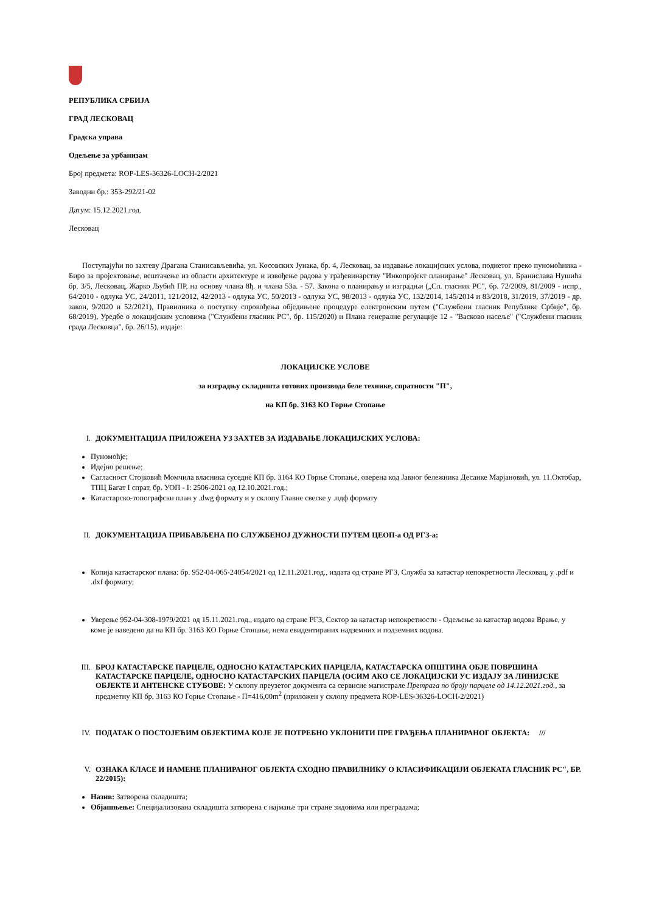РЕПУБЛИКА СРБИЈА
ГРАД ЛЕСКОВАЦ
Градска управа
Одељење за урбанизам
Број предмета: ROP-LES-36326-LOCH-2/2021
Заводни бр.: 353-292/21-02
Датум: 15.12.2021.год.
Лесковац
Поступајући по захтеву Драгана Станисављевића, ул. Косовских Јунака, бр. 4, Лесковац, за издавање локацијских услова, поднетог преко пуномоћника - Биро за пројектовање, вештачење из области архитектуре и извођење радова у грађевинарству "Инкопројект планирање" Лесковац, ул. Бранислава Нушића бр. 3/5, Лесковац, Жарко Љубић ПР, на основу члана 8ђ. и члана 53а. - 57. Закона о планирању и изградњи („Сл. гласник РС", бр. 72/2009, 81/2009 - испр., 64/2010 - одлука УС, 24/2011, 121/2012, 42/2013 - одлука УС, 50/2013 - одлука УС, 98/2013 - одлука УС, 132/2014, 145/2014 и 83/2018, 31/2019, 37/2019 - др. закон, 9/2020 и 52/2021), Правилника о поступку спровођења обједињене процедуре електронским путем ("Службени гласник Републике Србије", бр. 68/2019), Уредбе о локацијским условима ("Службени гласник РС", бр. 115/2020) и Плана генералне регулације 12 - "Васково насеље" ("Службени гласник града Лесковца", бр. 26/15), издаје:
ЛОКАЦИЈСКЕ УСЛОВЕ
за изградњу складишта готових производа беле технике, спратности "П",
на КП бр. 3163 КО Горње Стопање
I. ДОКУМЕНТАЦИЈА ПРИЛОЖЕНА УЗ ЗАХТЕВ ЗА ИЗДАВАЊЕ ЛОКАЦИЈСКИХ УСЛОВА:
Пуномоћје;
Идејно решење;
Сагласност Стојковић Момчила власника суседне КП бр. 3164 КО Горње Стопање, оверена код Јавног бележника Десанке Марјановић, ул. 11.Октобар, ТПЦ Багат I спрат, бр. УОП - I: 2506-2021 од 12.10.2021.год.;
Катастарско-топографски план у .dwg формату и у склопу Главне свеске у .пдф формату
II. ДОКУМЕНТАЦИЈА ПРИБАВЉЕНА ПО СЛУЖБЕНОЈ ДУЖНОСТИ ПУТЕМ ЦЕОП-а ОД РГЗ-а:
Копија катастарског плана: бр. 952-04-065-24054/2021 од 12.11.2021.год., издата од стране РГЗ, Служба за катастар непокретности Лесковац, у .pdf и .dxf формату;
Уверење 952-04-308-1979/2021 од 15.11.2021.год., издато од стране РГЗ, Сектор за катастар непокретности - Одељење за катастар водова Врање, у коме је наведено да на КП бр. 3163 КО Горње Стопање, нема евидентираних надземних и подземних водова.
III. БРОЈ КАТАСТАРСКЕ ПАРЦЕЛЕ, ОДНОСНО КАТАСТАРСКИХ ПАРЦЕЛА, КАТАСТАРСКА ОПШТИНА ОБЈЕ ПОВРШИНА КАТАСТАРСКЕ ПАРЦЕЛЕ, ОДНОСНО КАТАСТАРСКИХ ПАРЦЕЛА (ОСИМ АКО СЕ ЛОКАЦИЈСКИ УС ИЗДАЈУ ЗА ЛИНИЈСКЕ ОБЈЕКТЕ И АНТЕНСКЕ СТУБОВЕ: У склопу преузетог документа са сервисне магистрале Претрага по броју парцеле од 14.12.2021.год., за предметну КП бр. 3163 КО Горње Стопање - П=416,00m<sup>2</sup> (приложен у склопу предмета ROP-LES-36326-LOCH-2/2021)
IV. ПОДАТАК О ПОСТОЈЕЋИМ ОБЈЕКТИМА КОЈЕ ЈЕ ПОТРЕБНО УКЛОНИТИ ПРЕ ГРАЂЕЊА ПЛАНИРАНОГ ОБЈЕКТА: ///
V. ОЗНАКА КЛАСЕ И НАМЕНЕ ПЛАНИРАНОГ ОБЈЕКТА СХОДНО ПРАВИЛНИКУ О КЛАСИФИКАЦИЈИ ОБЈЕКАТА ГЛАСНИК РС", БР. 22/2015):
Назив: Затворена складишта;
Објашњење: Специјализована складишта затворена с најмање три стране зидовима или преградама;